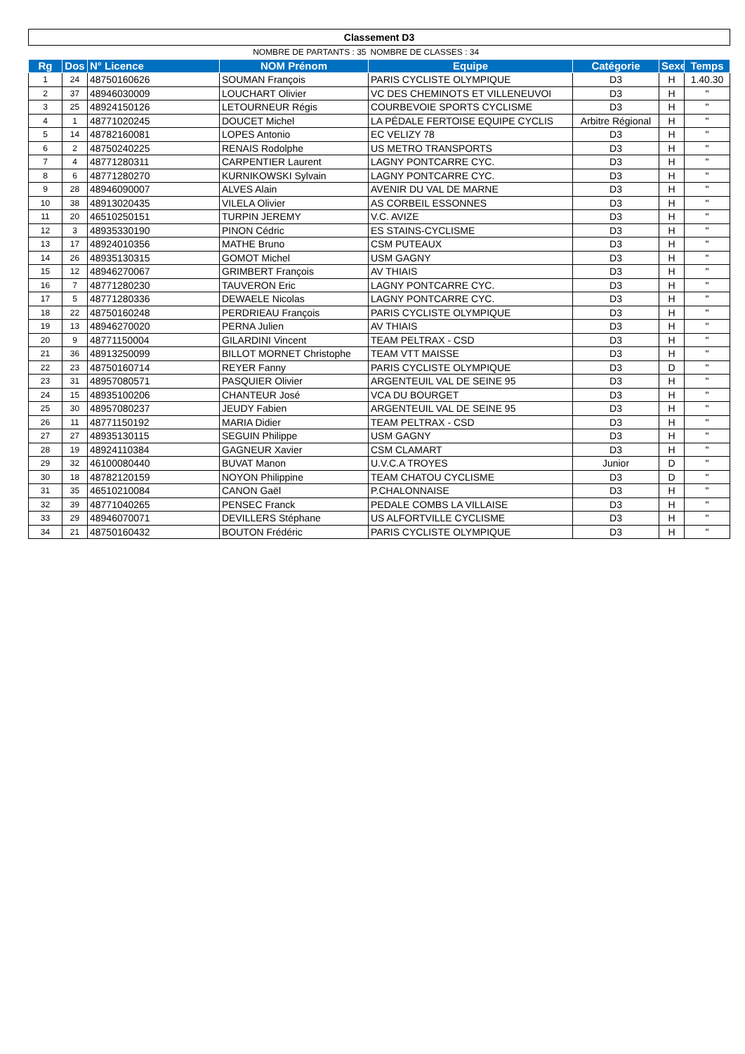| Classement D3 | | | | | | | |
| NOMBRE DE PARTANTS : 35 | | | | NOMBRE DE CLASSES : 34 | | | |
| Rg | Dos | N° Licence | NOM Prénom | Equipe | Catégorie | Sexe | Temps |
| 1 | 24 | 48750160626 | SOUMAN François | PARIS CYCLISTE OLYMPIQUE | D3 | H | 1.40.30 |
| 2 | 37 | 48946030009 | LOUCHART Olivier | VC DES CHEMINOTS ET VILLENEUVOI | D3 | H | " |
| 3 | 25 | 48924150126 | LETOURNEUR Régis | COURBEVOIE SPORTS CYCLISME | D3 | H | " |
| 4 | 1 | 48771020245 | DOUCET Michel | LA PÉDALE FERTOISE EQUIPE CYCLIS | Arbitre Régional | H | " |
| 5 | 14 | 48782160081 | LOPES Antonio | EC VELIZY 78 | D3 | H | " |
| 6 | 2 | 48750240225 | RENAIS Rodolphe | US METRO TRANSPORTS | D3 | H | " |
| 7 | 4 | 48771280311 | CARPENTIER Laurent | LAGNY PONTCARRE CYC. | D3 | H | " |
| 8 | 6 | 48771280270 | KURNIKOWSKI Sylvain | LAGNY PONTCARRE CYC. | D3 | H | " |
| 9 | 28 | 48946090007 | ALVES Alain | AVENIR DU VAL DE MARNE | D3 | H | " |
| 10 | 38 | 48913020435 | VILELA Olivier | AS CORBEIL ESSONNES | D3 | H | " |
| 11 | 20 | 46510250151 | TURPIN JEREMY | V.C. AVIZE | D3 | H | " |
| 12 | 3 | 48935330190 | PINON Cédric | ES STAINS-CYCLISME | D3 | H | " |
| 13 | 17 | 48924010356 | MATHE Bruno | CSM PUTEAUX | D3 | H | " |
| 14 | 26 | 48935130315 | GOMOT Michel | USM GAGNY | D3 | H | " |
| 15 | 12 | 48946270067 | GRIMBERT François | AV THIAIS | D3 | H | " |
| 16 | 7 | 48771280230 | TAUVERON Eric | LAGNY PONTCARRE CYC. | D3 | H | " |
| 17 | 5 | 48771280336 | DEWAELE Nicolas | LAGNY PONTCARRE CYC. | D3 | H | " |
| 18 | 22 | 48750160248 | PERDRIEAU François | PARIS CYCLISTE OLYMPIQUE | D3 | H | " |
| 19 | 13 | 48946270020 | PERNA Julien | AV THIAIS | D3 | H | " |
| 20 | 9 | 48771150004 | GILARDINI Vincent | TEAM PELTRAX - CSD | D3 | H | " |
| 21 | 36 | 48913250099 | BILLOT MORNET Christophe | TEAM VTT MAISSE | D3 | H | " |
| 22 | 23 | 48750160714 | REYER Fanny | PARIS CYCLISTE OLYMPIQUE | D3 | D | " |
| 23 | 31 | 48957080571 | PASQUIER Olivier | ARGENTEUIL VAL DE SEINE 95 | D3 | H | " |
| 24 | 15 | 48935100206 | CHANTEUR José | VCA DU BOURGET | D3 | H | " |
| 25 | 30 | 48957080237 | JEUDY Fabien | ARGENTEUIL VAL DE SEINE 95 | D3 | H | " |
| 26 | 11 | 48771150192 | MARIA Didier | TEAM PELTRAX - CSD | D3 | H | " |
| 27 | 27 | 48935130115 | SEGUIN Philippe | USM GAGNY | D3 | H | " |
| 28 | 19 | 48924110384 | GAGNEUR Xavier | CSM CLAMART | D3 | H | " |
| 29 | 32 | 46100080440 | BUVAT Manon | U.V.C.A TROYES | Junior | D | " |
| 30 | 18 | 48782120159 | NOYON Philippine | TEAM CHATOU CYCLISME | D3 | D | " |
| 31 | 35 | 46510210084 | CANON Gaël | P.CHALONNAISE | D3 | H | " |
| 32 | 39 | 48771040265 | PENSEC Franck | PEDALE COMBS LA VILLAISE | D3 | H | " |
| 33 | 29 | 48946070071 | DEVILLERS Stéphane | US ALFORTVILLE CYCLISME | D3 | H | " |
| 34 | 21 | 48750160432 | BOUTON Frédéric | PARIS CYCLISTE OLYMPIQUE | D3 | H | " |